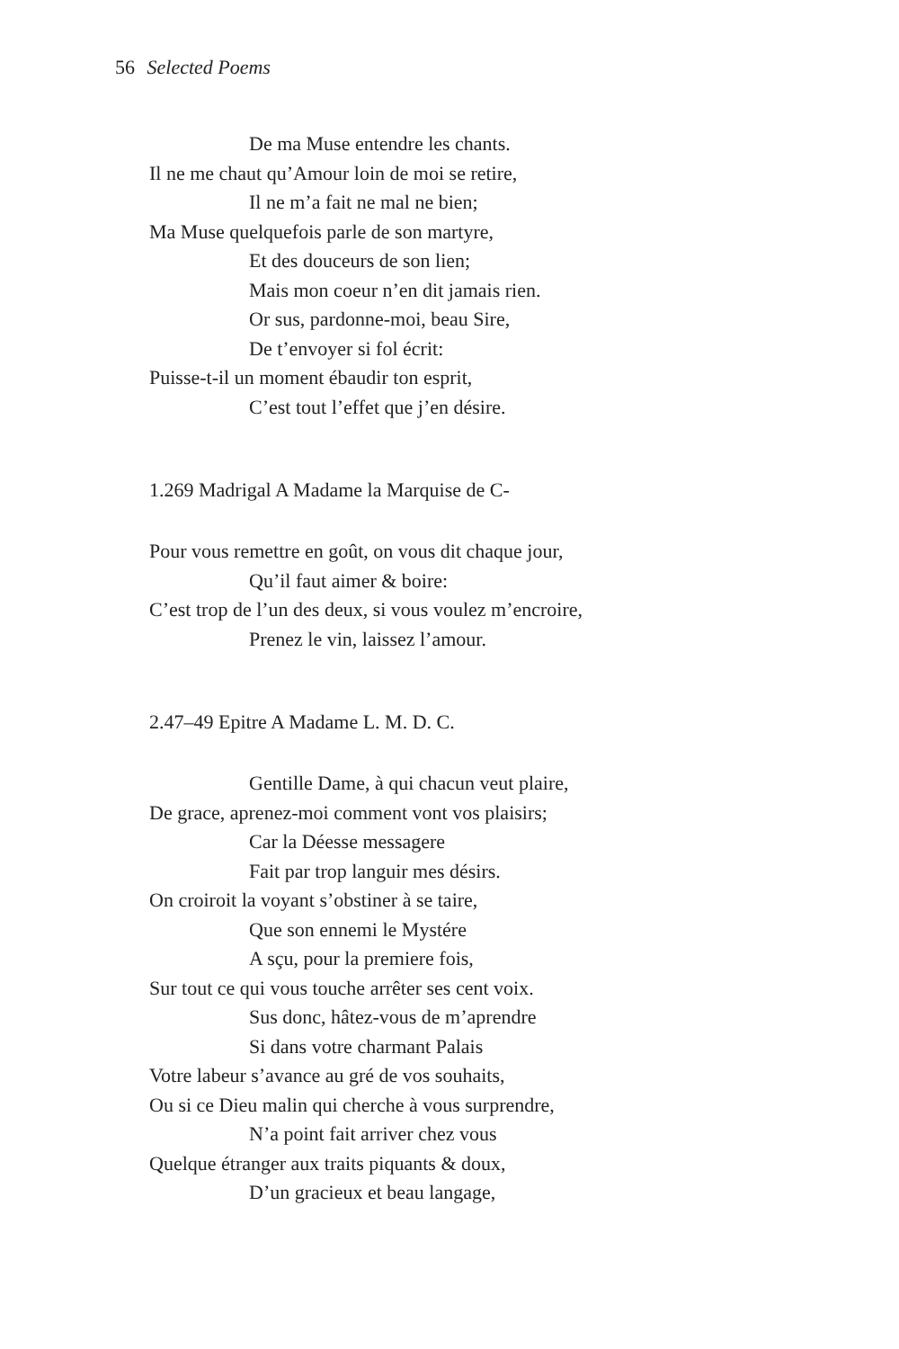56 Selected Poems
De ma Muse entendre les chants.
Il ne me chaut qu’Amour loin de moi se retire,
Il ne m’a fait ne mal ne bien;
Ma Muse quelquefois parle de son martyre,
Et des douceurs de son lien;
Mais mon coeur n’en dit jamais rien.
Or sus, pardonne-moi, beau Sire,
De t’envoyer si fol écrit:
Puisse-t-il un moment ébaudir ton esprit,
C’est tout l’effet que j’en désire.
1.269 Madrigal A Madame la Marquise de C-
Pour vous remettre en goût, on vous dit chaque jour,
Qu’il faut aimer & boire:
C’est trop de l’un des deux, si vous voulez m’encroire,
Prenez le vin, laissez l’amour.
2.47–49 Epitre A Madame L. M. D. C.
Gentille Dame, à qui chacun veut plaire,
De grace, aprenez-moi comment vont vos plaisirs;
Car la Déesse messagere
Fait par trop languir mes désirs.
On croiroit la voyant s’obstiner à se taire,
Que son ennemi le Mystére
A sçu, pour la premiere fois,
Sur tout ce qui vous touche arrêter ses cent voix.
Sus donc, hâtez-vous de m’aprendre
Si dans votre charmant Palais
Votre labeur s’avance au gré de vos souhaits,
Ou si ce Dieu malin qui cherche à vous surprendre,
N’a point fait arriver chez vous
Quelque étranger aux traits piquants & doux,
D’un gracieux et beau langage,